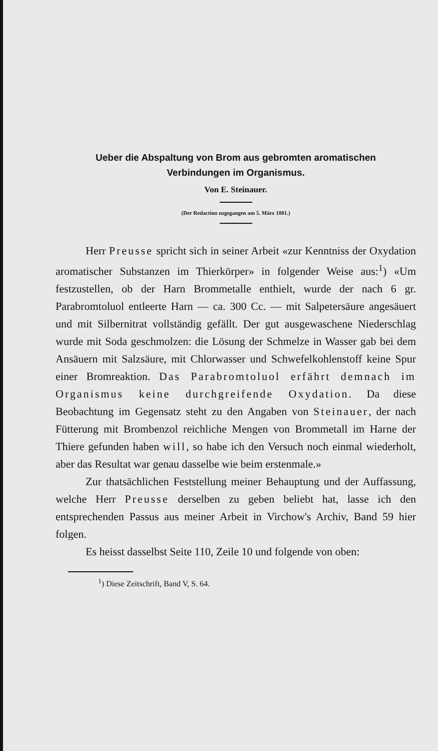Ueber die Abspaltung von Brom aus gebromten aromatischen
Verbindungen im Organismus.
Von E. Steinauer.
(Der Redaction zugegangen am 5. März 1881.)
Herr Preusse spricht sich in seiner Arbeit «zur Kenntniss der Oxydation aromatischer Substanzen im Thierkörper» in folgender Weise aus:<sup>1</sup>) «Um festzustellen, ob der Harn Brommetalle enthielt, wurde der nach 6 gr. Parabromtoluol entleerte Harn — ca. 300 Cc. — mit Salpetersäure angesäuert und mit Silbernitrat vollständig gefällt. Der gut ausgewaschene Niederschlag wurde mit Soda geschmolzen: die Lösung der Schmelze in Wasser gab bei dem Ansäuern mit Salzsäure, mit Chlorwasser und Schwefelkohlenstoff keine Spur einer Bromreaktion. Das Parabromtoluol erfährt demnach im Organismus keine durchgreifende Oxydation. Da diese Beobachtung im Gegensatz steht zu den Angaben von Steinauer, der nach Fütterung mit Brombenzol reichliche Mengen von Brommetall im Harne der Thiere gefunden haben will, so habe ich den Versuch noch einmal wiederholt, aber das Resultat war genau dasselbe wie beim erstenmale.»
Zur thatsächlichen Feststellung meiner Behauptung und der Auffassung, welche Herr Preusse derselben zu geben beliebt hat, lasse ich den entsprechenden Passus aus meiner Arbeit in Virchow's Archiv, Band 59 hier folgen.
Es heisst dasselbst Seite 110, Zeile 10 und folgende von oben:
<sup>1</sup>) Diese Zeitschrift, Band V, S. 64.